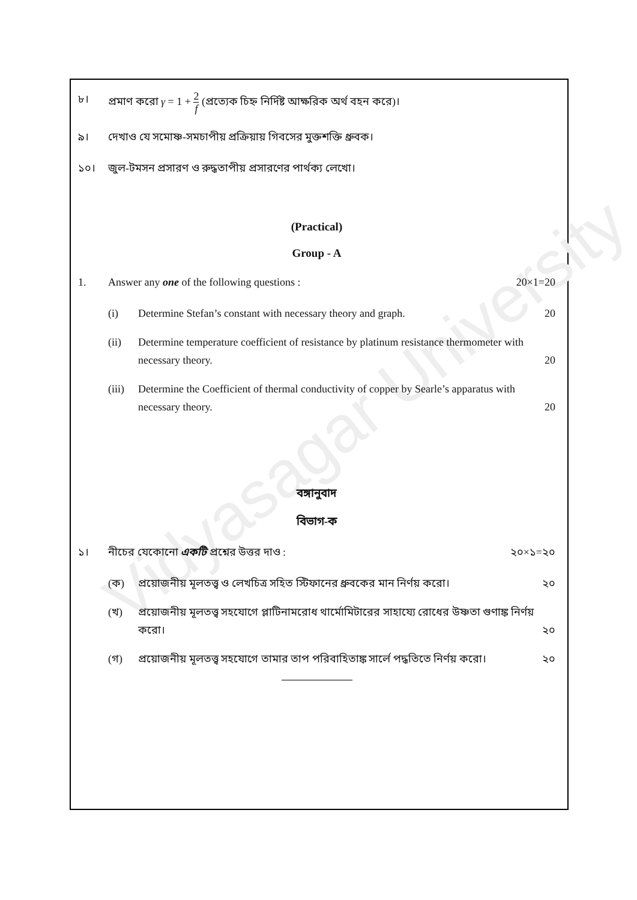Vidyasagar University
৮। প্রমাণ করো γ = 1 + 2 f (প্রত্যেক চিহ্ন নির্দিষ্ট আক্ষরিক অর্থ বহন করে)।
৯। দেখাও যে সমোষ্ণ-সমচাপীয় প্রক্রিয়ায় গিবসের মুক্তশক্তি ধ্রুবক।
১০। জুল-টমসন প্রসারণ ও রুদ্ধতাপীয় প্রসারণের পার্থক্য লেখো।
(Practical)
Group - A
1. Answer any one of the following questions : 20×1=20
(i) Determine Stefan’s constant with necessary theory and graph. 20
(ii) Determine temperature coefficient of resistance by platinum resistance thermometer with necessary theory. 20
(iii)
Determine the Coefficient of thermal conductivity of copper by Searle’s apparatus with necessary theory. 20
বঙ্গানুবাদ
বিভাগ-ক
১। নীচের যেকোনো একটি প্রশ্নের উত্তর দাও : ২০×১=২০
(ক) প্রয়োজনীয় মূলতত্ত্ব ও লেখচিত্র সহিত স্টিফানের ধ্রুবকের মান নির্ণয় করো। ২০
(খ) প্রয়োজনীয় মূলতত্ত্ব সহযোগে প্লাটিনামরোধ থার্মোমিটারের সাহায্যে রোধের উষ্ণতা গুণাঙ্ক নির্ণয় করো। ২০
(গ) প্রয়োজনীয় মূলতত্ত্ব সহযোগে তামার তাপ পরিবাহিতাঙ্ক সার্লে পদ্ধতিতে নির্ণয় করো। ২০